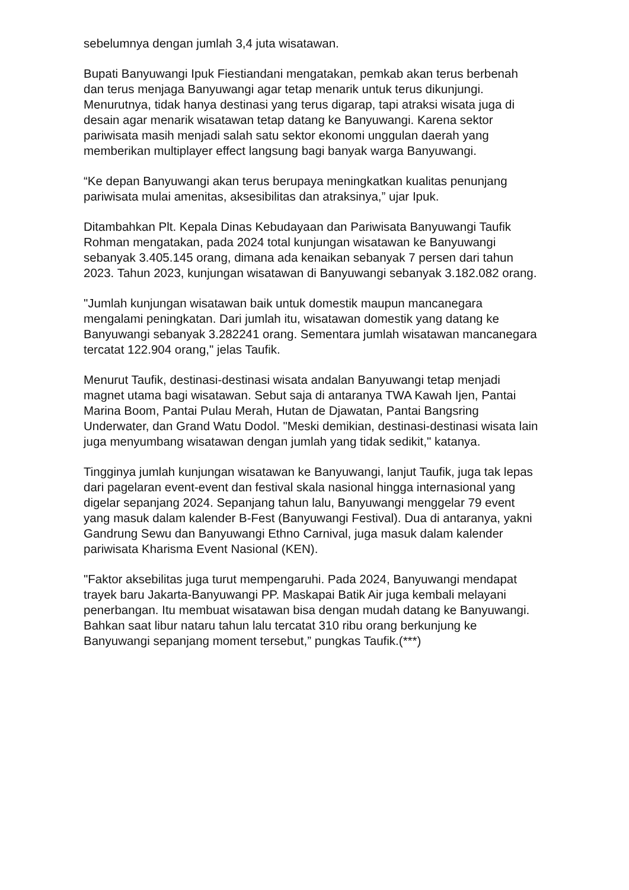sebelumnya dengan jumlah 3,4 juta wisatawan.
Bupati Banyuwangi Ipuk Fiestiandani mengatakan, pemkab akan terus berbenah dan terus menjaga Banyuwangi agar tetap menarik untuk terus dikunjungi. Menurutnya, tidak hanya destinasi yang terus digarap, tapi atraksi wisata juga di desain agar menarik wisatawan tetap datang ke Banyuwangi. Karena sektor pariwisata masih menjadi salah satu sektor ekonomi unggulan daerah yang memberikan multiplayer effect langsung bagi banyak warga Banyuwangi.
“Ke depan Banyuwangi akan terus berupaya meningkatkan kualitas penunjang pariwisata mulai amenitas, aksesibilitas dan atraksinya,” ujar Ipuk.
Ditambahkan Plt. Kepala Dinas Kebudayaan dan Pariwisata Banyuwangi Taufik Rohman mengatakan, pada 2024 total kunjungan wisatawan ke Banyuwangi sebanyak 3.405.145 orang, dimana ada kenaikan sebanyak 7 persen dari tahun 2023. Tahun 2023, kunjungan wisatawan di Banyuwangi sebanyak 3.182.082 orang.
"Jumlah kunjungan wisatawan baik untuk domestik maupun mancanegara mengalami peningkatan. Dari jumlah itu, wisatawan domestik yang datang ke Banyuwangi sebanyak 3.282241 orang. Sementara jumlah wisatawan mancanegara tercatat 122.904 orang," jelas Taufik.
Menurut Taufik, destinasi-destinasi wisata andalan Banyuwangi tetap menjadi magnet utama bagi wisatawan. Sebut saja di antaranya TWA Kawah Ijen, Pantai Marina Boom, Pantai Pulau Merah, Hutan de Djawatan, Pantai Bangsring Underwater, dan Grand Watu Dodol. "Meski demikian, destinasi-destinasi wisata lain juga menyumbang wisatawan dengan jumlah yang tidak sedikit," katanya.
Tingginya jumlah kunjungan wisatawan ke Banyuwangi, lanjut Taufik, juga tak lepas dari pagelaran event-event dan festival skala nasional hingga internasional yang digelar sepanjang 2024. Sepanjang tahun lalu, Banyuwangi menggelar 79 event yang masuk dalam kalender B-Fest (Banyuwangi Festival). Dua di antaranya, yakni Gandrung Sewu dan Banyuwangi Ethno Carnival, juga masuk dalam kalender pariwisata Kharisma Event Nasional (KEN).
"Faktor aksebilitas juga turut mempengaruhi. Pada 2024, Banyuwangi mendapat trayek baru Jakarta-Banyuwangi PP. Maskapai Batik Air juga kembali melayani penerbangan. Itu membuat wisatawan bisa dengan mudah datang ke Banyuwangi. Bahkan saat libur nataru tahun lalu tercatat 310 ribu orang berkunjung ke Banyuwangi sepanjang moment tersebut,” pungkas Taufik.(***)